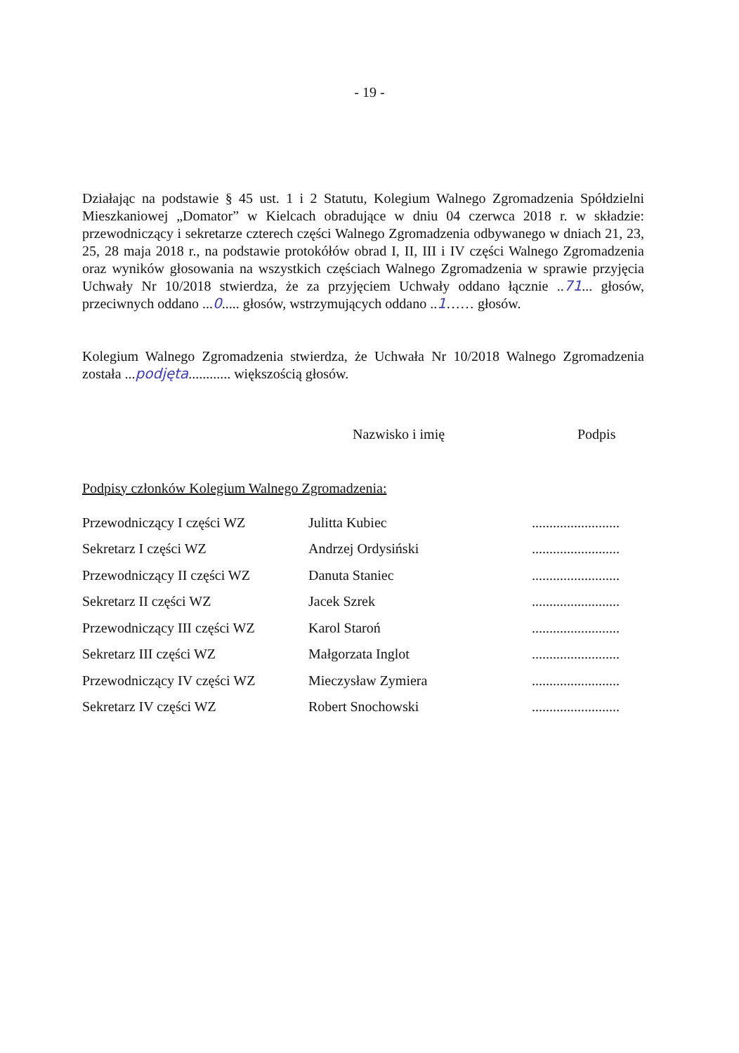- 19 -
Działając na podstawie § 45 ust. 1 i 2 Statutu, Kolegium Walnego Zgromadzenia Spółdzielni Mieszkaniowej „Domator” w Kielcach obradujące w dniu 04 czerwca 2018 r. w składzie: przewodniczący i sekretarze czterech części Walnego Zgromadzenia odbywanego w dniach 21, 23, 25, 28 maja 2018 r., na podstawie protokółów obrad I, II, III i IV części Walnego Zgromadzenia oraz wyników głosowania na wszystkich częściach Walnego Zgromadzenia w sprawie przyjęcia Uchwały Nr 10/2018 stwierdza, że za przyjęciem Uchwały oddano łącznie ..71... głosów, przeciwnych oddano ...0..... głosów, wstrzymujących oddano ..1…… głosów.
Kolegium Walnego Zgromadzenia stwierdza, że Uchwała Nr 10/2018 Walnego Zgromadzenia została ...podjęta............ większością głosów.
| | Nazwisko i imię | Podpis |
| --- | --- | --- |
Podpisy członków Kolegium Walnego Zgromadzenia:
| Przewodniczący I części WZ | Julitta Kubiec | ......................... |
| Sekretarz I części WZ | Andrzej Ordysiński | ......................... |
| Przewodniczący II części WZ | Danuta Staniec | ......................... |
| Sekretarz II części WZ | Jacek Szrek | ......................... |
| Przewodniczący III części WZ | Karol Staroń | ......................... |
| Sekretarz III części WZ | Małgorzata Inglot | ......................... |
| Przewodniczący IV części WZ | Mieczysław Zymiera | ......................... |
| Sekretarz IV części WZ | Robert Snochowski | ......................... |